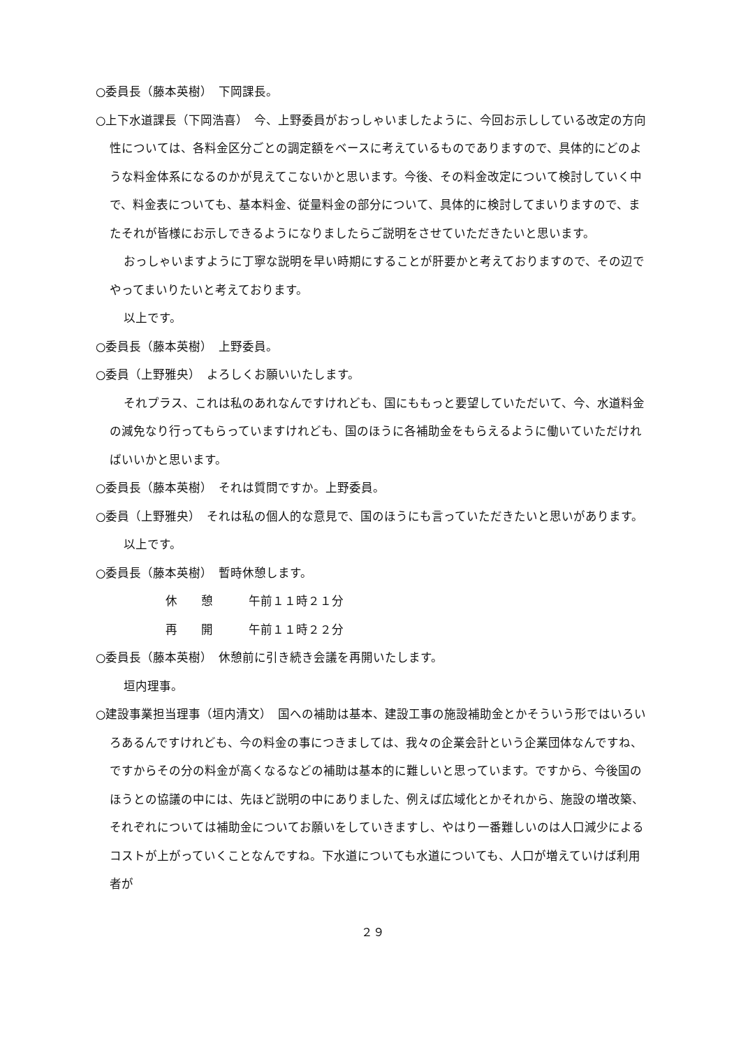○委員長（藤本英樹）　下岡課長。
○上下水道課長（下岡浩喜）　今、上野委員がおっしゃいましたように、今回お示ししている改定の方向性については、各料金区分ごとの調定額をベースに考えているものでありますので、具体的にどのような料金体系になるのかが見えてこないかと思います。今後、その料金改定について検討していく中で、料金表についても、基本料金、従量料金の部分について、具体的に検討してまいりますので、またそれが皆様にお示しできるようになりましたらご説明をさせていただきたいと思います。
おっしゃいますように丁寧な説明を早い時期にすることが肝要かと考えておりますので、その辺でやってまいりたいと考えております。
以上です。
○委員長（藤本英樹）　上野委員。
○委員（上野雅央）　よろしくお願いいたします。
それプラス、これは私のあれなんですけれども、国にももっと要望していただいて、今、水道料金の減免なり行ってもらっていますけれども、国のほうに各補助金をもらえるように働いていただければいいかと思います。
○委員長（藤本英樹）　それは質問ですか。上野委員。
○委員（上野雅央）　それは私の個人的な意見で、国のほうにも言っていただきたいと思いがあります。
以上です。
○委員長（藤本英樹）　暫時休憩します。
休　　憩　　　午前１１時２１分
再　　開　　　午前１１時２２分
○委員長（藤本英樹）　休憩前に引き続き会議を再開いたします。
垣内理事。
○建設事業担当理事（垣内清文）　国への補助は基本、建設工事の施設補助金とかそういう形ではいろいろあるんですけれども、今の料金の事につきましては、我々の企業会計という企業団体なんですね、ですからその分の料金が高くなるなどの補助は基本的に難しいと思っています。ですから、今後国のほうとの協議の中には、先ほど説明の中にありました、例えば広域化とかそれから、施設の増改築、それぞれについては補助金についてお願いをしていきますし、やはり一番難しいのは人口減少によるコストが上がっていくことなんですね。下水道についても水道についても、人口が増えていけば利用者が
２９